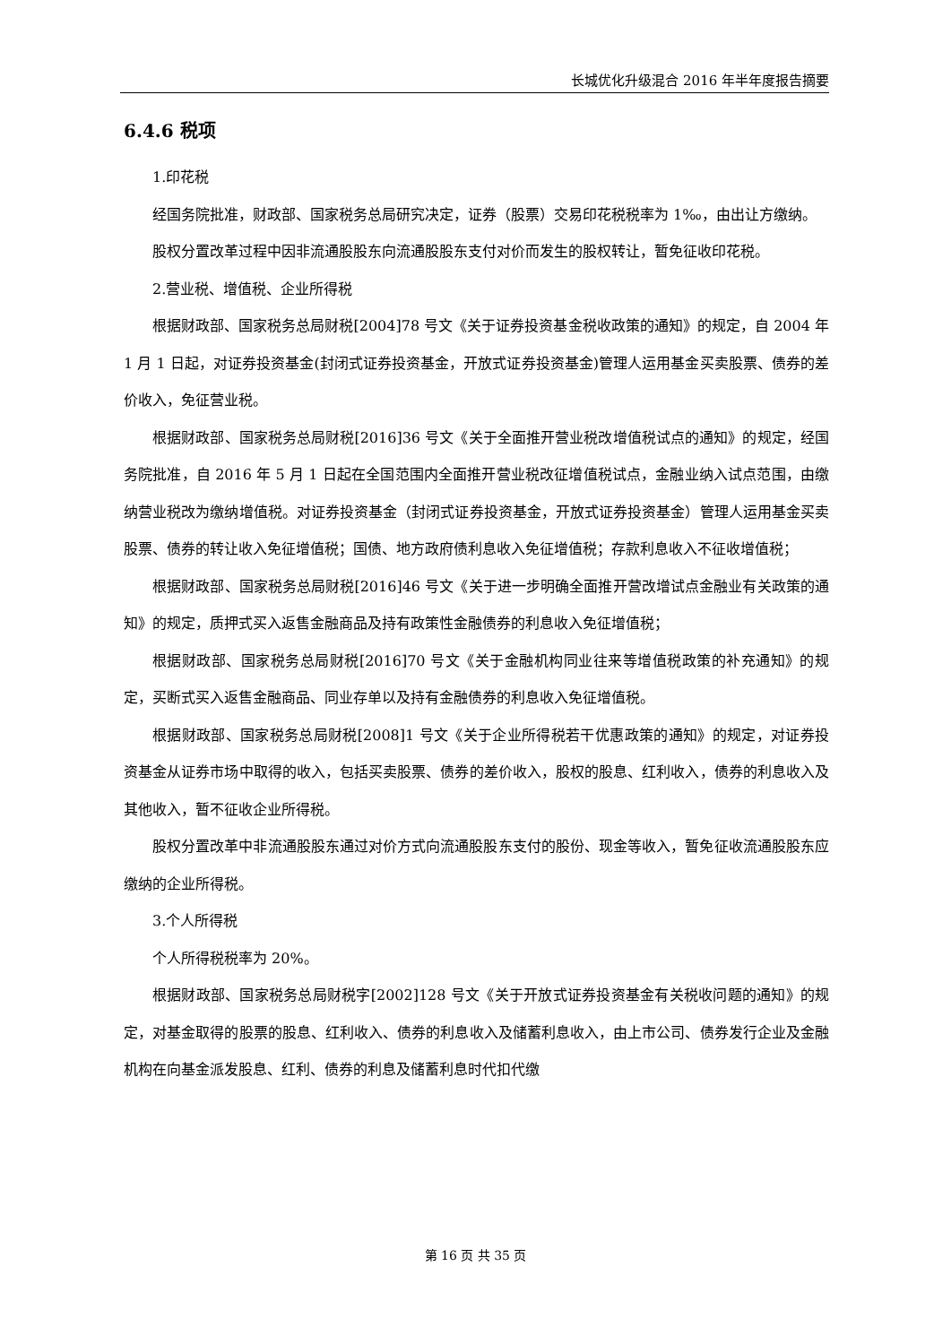长城优化升级混合 2016 年半年度报告摘要
6.4.6 税项
1.印花税
经国务院批准，财政部、国家税务总局研究决定，证券（股票）交易印花税税率为 1‰，由出让方缴纳。
股权分置改革过程中因非流通股股东向流通股股东支付对价而发生的股权转让，暂免征收印花税。
2.营业税、增值税、企业所得税
根据财政部、国家税务总局财税[2004]78 号文《关于证券投资基金税收政策的通知》的规定，自 2004 年 1 月 1 日起，对证券投资基金(封闭式证券投资基金，开放式证券投资基金)管理人运用基金买卖股票、债券的差价收入，免征营业税。
根据财政部、国家税务总局财税[2016]36 号文《关于全面推开营业税改增值税试点的通知》的规定，经国务院批准，自 2016 年 5 月 1 日起在全国范围内全面推开营业税改征增值税试点，金融业纳入试点范围，由缴纳营业税改为缴纳增值税。对证券投资基金（封闭式证券投资基金，开放式证券投资基金）管理人运用基金买卖股票、债券的转让收入免征增值税；国债、地方政府债利息收入免征增值税；存款利息收入不征收增值税；
根据财政部、国家税务总局财税[2016]46 号文《关于进一步明确全面推开营改增试点金融业有关政策的通知》的规定，质押式买入返售金融商品及持有政策性金融债券的利息收入免征增值税；
根据财政部、国家税务总局财税[2016]70 号文《关于金融机构同业往来等增值税政策的补充通知》的规定，买断式买入返售金融商品、同业存单以及持有金融债券的利息收入免征增值税。
根据财政部、国家税务总局财税[2008]1 号文《关于企业所得税若干优惠政策的通知》的规定，对证券投资基金从证券市场中取得的收入，包括买卖股票、债券的差价收入，股权的股息、红利收入，债券的利息收入及其他收入，暂不征收企业所得税。
股权分置改革中非流通股股东通过对价方式向流通股股东支付的股份、现金等收入，暂免征收流通股股东应缴纳的企业所得税。
3.个人所得税
个人所得税税率为 20%。
根据财政部、国家税务总局财税字[2002]128 号文《关于开放式证券投资基金有关税收问题的通知》的规定，对基金取得的股票的股息、红利收入、债券的利息收入及储蓄利息收入，由上市公司、债券发行企业及金融机构在向基金派发股息、红利、债券的利息及储蓄利息时代扣代缴
第 16 页 共 35 页